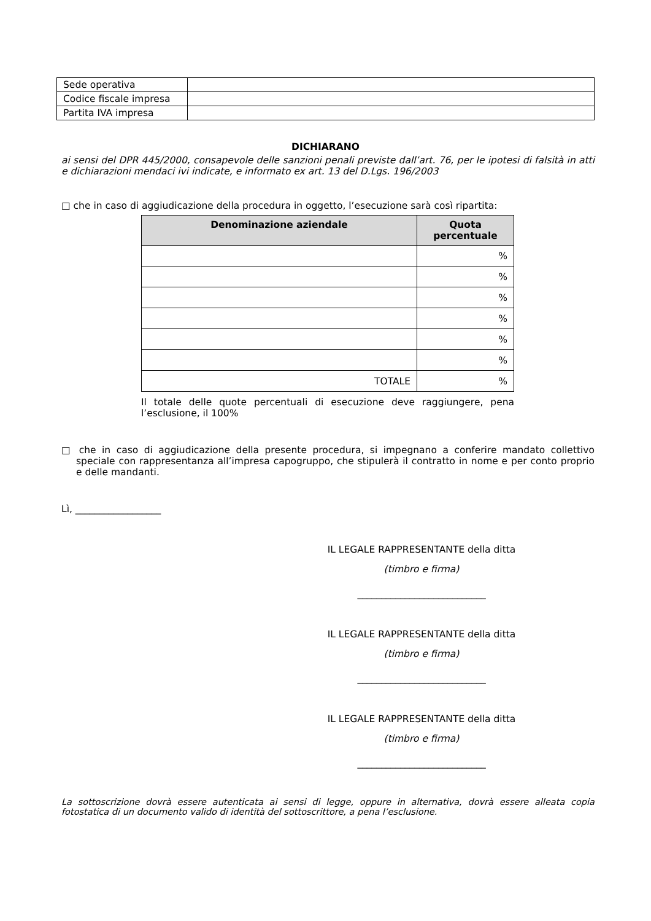| Sede operativa | |
| Codice fiscale impresa | |
| Partita IVA impresa | |
DICHIARANO
ai sensi del DPR 445/2000, consapevole delle sanzioni penali previste dall’art. 76, per le ipotesi di falsità in atti e dichiarazioni mendaci ivi indicate, e informato ex art. 13 del D.Lgs. 196/2003
□ che in caso di aggiudicazione della procedura in oggetto, l’esecuzione sarà così ripartita:
| Denominazione aziendale | Quota percentuale |
| --- | --- |
| | % |
| | % |
| | % |
| | % |
| | % |
| | % |
| TOTALE | % |
Il totale delle quote percentuali di esecuzione deve raggiungere, pena l’esclusione, il 100%
□ che in caso di aggiudicazione della presente procedura, si impegnano a conferire mandato collettivo speciale con rappresentanza all’impresa capogruppo, che stipulerà il contratto in nome e per conto proprio e delle mandanti.
Lì, __________________
IL LEGALE RAPPRESENTANTE della ditta
(timbro e firma)
___________________________
IL LEGALE RAPPRESENTANTE della ditta
(timbro e firma)
___________________________
IL LEGALE RAPPRESENTANTE della ditta
(timbro e firma)
___________________________
La sottoscrizione dovrà essere autenticata ai sensi di legge, oppure in alternativa, dovrà essere alleata copia fotostatica di un documento valido di identità del sottoscrittore, a pena l’esclusione.